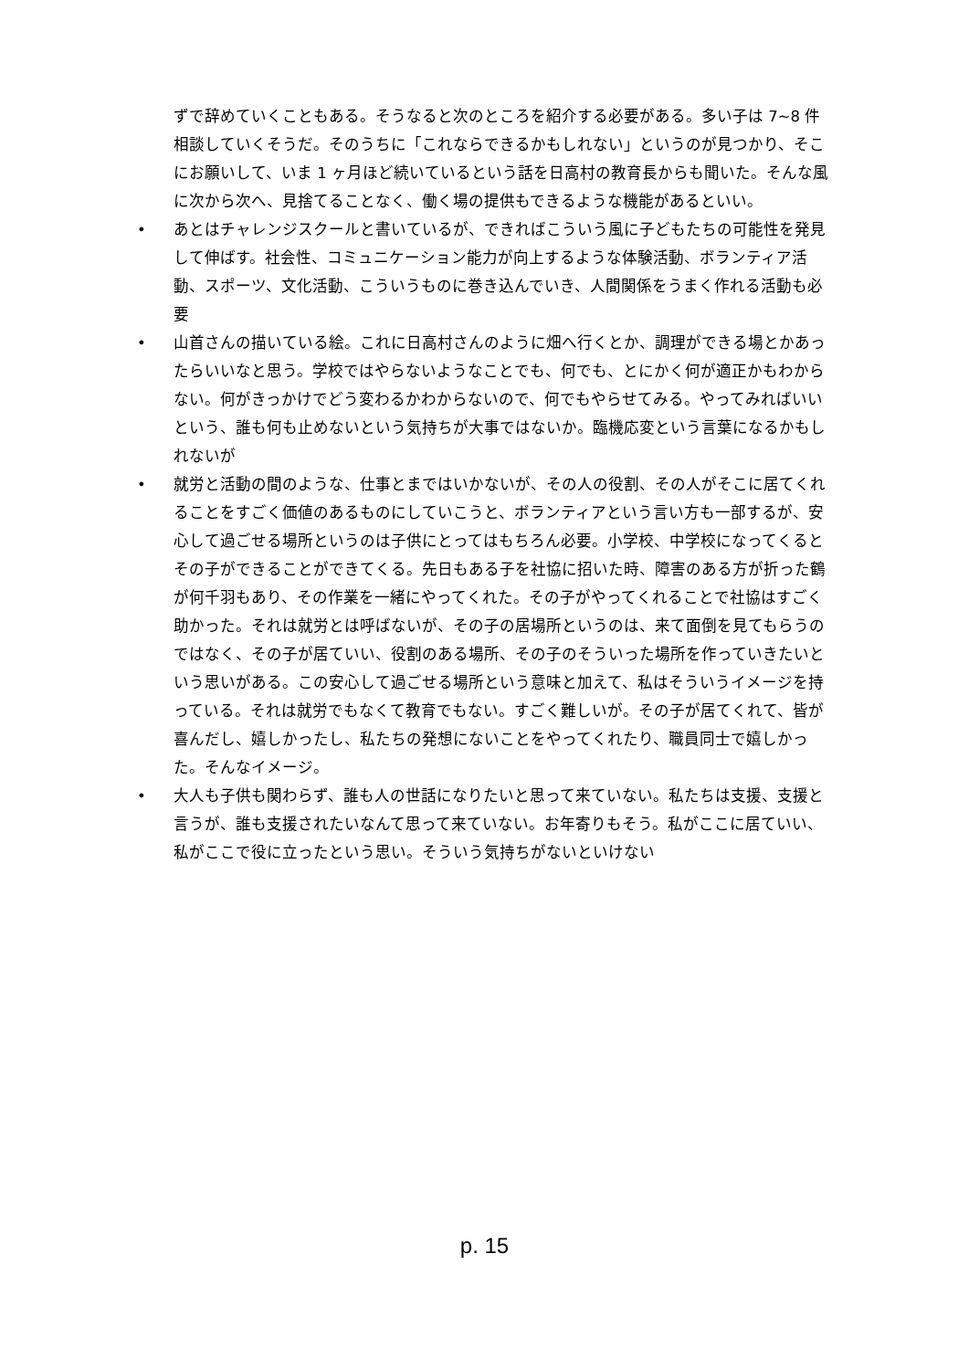ずで辞めていくこともある。そうなると次のところを紹介する必要がある。多い子は 7~8 件相談していくそうだ。そのうちに「これならできるかもしれない」というのが見つかり、そこにお願いして、いま 1 ヶ月ほど続いているという話を日高村の教育長からも聞いた。そんな風に次から次へ、見捨てることなく、働く場の提供もできるような機能があるといい。
• あとはチャレンジスクールと書いているが、できればこういう風に子どもたちの可能性を発見して伸ばす。社会性、コミュニケーション能力が向上するような体験活動、ボランティア活動、スポーツ、文化活動、こういうものに巻き込んでいき、人間関係をうまく作れる活動も必要
• 山首さんの描いている絵。これに日高村さんのように畑へ行くとか、調理ができる場とかあったらいいなと思う。学校ではやらないようなことでも、何でも、とにかく何が適正かもわからない。何がきっかけでどう変わるかわからないので、何でもやらせてみる。やってみればいいという、誰も何も止めないという気持ちが大事ではないか。臨機応変という言葉になるかもしれないが
• 就労と活動の間のような、仕事とまではいかないが、その人の役割、その人がそこに居てくれることをすごく価値のあるものにしていこうと、ボランティアという言い方も一部するが、安心して過ごせる場所というのは子供にとってはもちろん必要。小学校、中学校になってくるとその子ができることができてくる。先日もある子を社協に招いた時、障害のある方が折った鶴が何千羽もあり、その作業を一緒にやってくれた。その子がやってくれることで社協はすごく助かった。それは就労とは呼ばないが、その子の居場所というのは、来て面倒を見てもらうのではなく、その子が居ていい、役割のある場所、その子のそういった場所を作っていきたいという思いがある。この安心して過ごせる場所という意味と加えて、私はそういうイメージを持っている。それは就労でもなくて教育でもない。すごく難しいが。その子が居てくれて、皆が喜んだし、嬉しかったし、私たちの発想にないことをやってくれたり、職員同士で嬉しかった。そんなイメージ。
• 大人も子供も関わらず、誰も人の世話になりたいと思って来ていない。私たちは支援、支援と言うが、誰も支援されたいなんて思って来ていない。お年寄りもそう。私がここに居ていい、私がここで役に立ったという思い。そういう気持ちがないといけない
p. 15